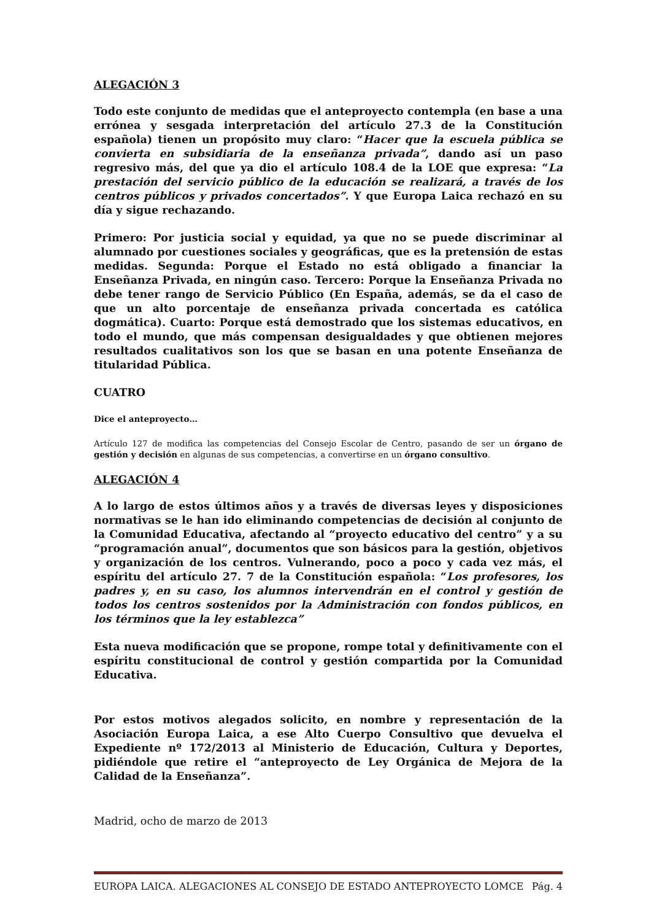ALEGACIÓN 3
Todo este conjunto de medidas que el anteproyecto contempla (en base a una errónea y sesgada interpretación del artículo 27.3 de la Constitución española) tienen un propósito muy claro: “Hacer que la escuela pública se convierta en subsidiaria de la enseñanza privada”, dando así un paso regresivo más, del que ya dio el artículo 108.4 de la LOE que expresa: “La prestación del servicio público de la educación se realizará, a través de los centros públicos y privados concertados”. Y que Europa Laica rechazó en su día y sigue rechazando.
Primero: Por justicia social y equidad, ya que no se puede discriminar al alumnado por cuestiones sociales y geográficas, que es la pretensión de estas medidas. Segunda: Porque el Estado no está obligado a financiar la Enseñanza Privada, en ningún caso. Tercero: Porque la Enseñanza Privada no debe tener rango de Servicio Público (En España, además, se da el caso de que un alto porcentaje de enseñanza privada concertada es católica dogmática). Cuarto: Porque está demostrado que los sistemas educativos, en todo el mundo, que más compensan desigualdades y que obtienen mejores resultados cualitativos son los que se basan en una potente Enseñanza de titularidad Pública.
CUATRO
Dice el anteproyecto…
Artículo 127 de modifica las competencias del Consejo Escolar de Centro, pasando de ser un órgano de gestión y decisión en algunas de sus competencias, a convertirse en un órgano consultivo.
ALEGACIÓN 4
A lo largo de estos últimos años y a través de diversas leyes y disposiciones normativas se le han ido eliminando competencias de decisión al conjunto de la Comunidad Educativa, afectando al “proyecto educativo del centro” y a su “programación anual”, documentos que son básicos para la gestión, objetivos y organización de los centros. Vulnerando, poco a poco y cada vez más, el espíritu del artículo 27. 7 de la Constitución española: “Los profesores, los padres y, en su caso, los alumnos intervendrán en el control y gestión de todos los centros sostenidos por la Administración con fondos públicos, en los términos que la ley establezca”
Esta nueva modificación que se propone, rompe total y definitivamente con el espíritu constitucional de control y gestión compartida por la Comunidad Educativa.
Por estos motivos alegados solicito, en nombre y representación de la Asociación Europa Laica, a ese Alto Cuerpo Consultivo que devuelva el Expediente nº 172/2013 al Ministerio de Educación, Cultura y Deportes, pidiéndole que retire el “anteproyecto de Ley Orgánica de Mejora de la Calidad de la Enseñanza”.
Madrid, ocho de marzo de 2013
EUROPA LAICA. ALEGACIONES AL CONSEJO DE ESTADO ANTEPROYECTO LOMCE Pág. 4